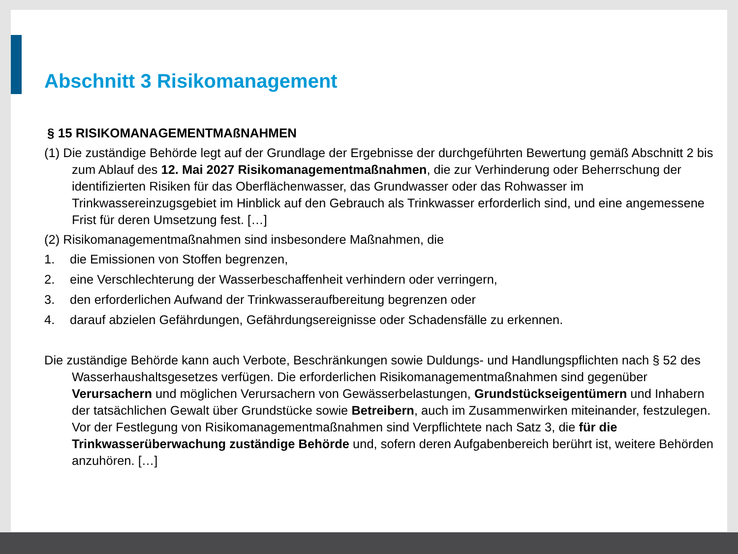Abschnitt 3 Risikomanagement
§ 15 RISIKOMANAGEMENTMAßNAHMEN
(1) Die zuständige Behörde legt auf der Grundlage der Ergebnisse der durchgeführten Bewertung gemäß Abschnitt 2 bis zum Ablauf des 12. Mai 2027 Risikomanagementmaßnahmen, die zur Verhinderung oder Beherrschung der identifizierten Risiken für das Oberflächenwasser, das Grundwasser oder das Rohwasser im Trinkwassereinzugsgebiet im Hinblick auf den Gebrauch als Trinkwasser erforderlich sind, und eine angemessene Frist für deren Umsetzung fest. […]
(2) Risikomanagementmaßnahmen sind insbesondere Maßnahmen, die
1. die Emissionen von Stoffen begrenzen,
2. eine Verschlechterung der Wasserbeschaffenheit verhindern oder verringern,
3. den erforderlichen Aufwand der Trinkwasseraufbereitung begrenzen oder
4. darauf abzielen Gefährdungen, Gefährdungsereignisse oder Schadensfälle zu erkennen.
Die zuständige Behörde kann auch Verbote, Beschränkungen sowie Duldungs- und Handlungspflichten nach § 52 des Wasserhaushaltsgesetzes verfügen. Die erforderlichen Risikomanagementmaßnahmen sind gegenüber Verursachern und möglichen Verursachern von Gewässerbelastungen, Grundstückseigentümern und Inhabern der tatsächlichen Gewalt über Grundstücke sowie Betreibern, auch im Zusammenwirken miteinander, festzulegen. Vor der Festlegung von Risikomanagementmaßnahmen sind Verpflichtete nach Satz 3, die für die Trinkwasserüberwachung zuständige Behörde und, sofern deren Aufgabenbereich berührt ist, weitere Behörden anzuhören. […]